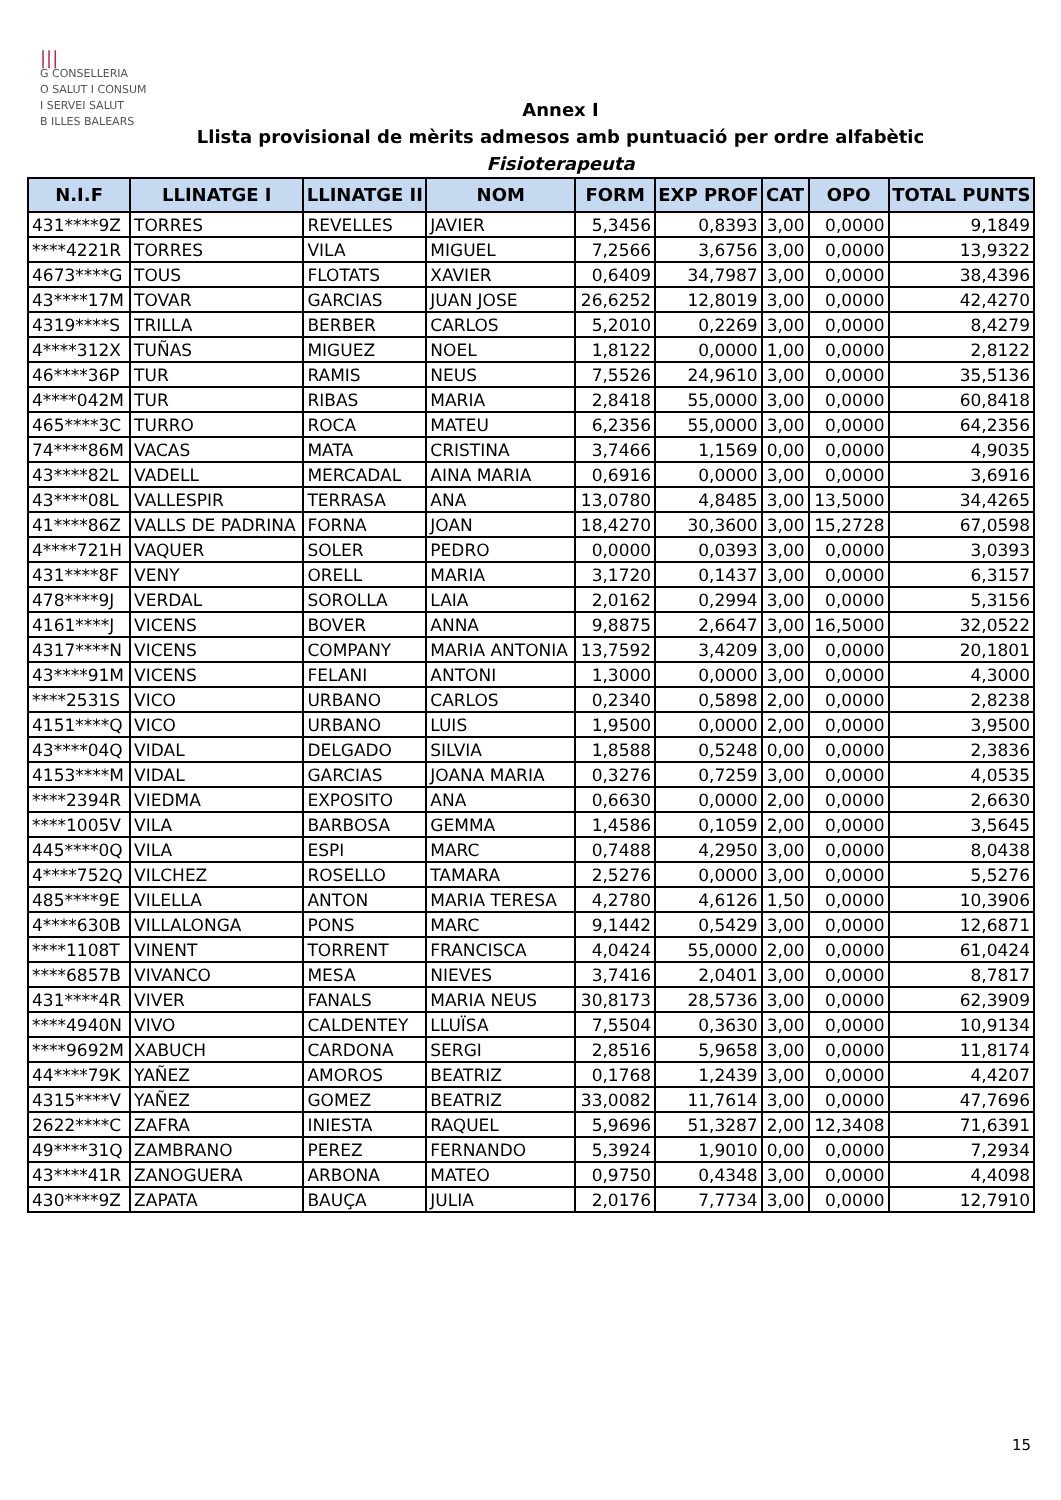|||
G CONSELLERIA
O SALUT I CONSUM
I SERVEI SALUT
B ILLES BALEARS
Annex I
Llista provisional de mèrits admesos amb puntuació per ordre alfabètic
Fisioterapeuta
| N.I.F | LLINATGE I | LLINATGE II | NOM | FORM | EXP PROF | CAT | OPO | TOTAL PUNTS |
| --- | --- | --- | --- | --- | --- | --- | --- | --- |
| 431****9Z | TORRES | REVELLES | JAVIER | 5,3456 | 0,8393 | 3,00 | 0,0000 | 9,1849 |
| ****4221R | TORRES | VILA | MIGUEL | 7,2566 | 3,6756 | 3,00 | 0,0000 | 13,9322 |
| 4673****G | TOUS | FLOTATS | XAVIER | 0,6409 | 34,7987 | 3,00 | 0,0000 | 38,4396 |
| 43****17M | TOVAR | GARCIAS | JUAN JOSE | 26,6252 | 12,8019 | 3,00 | 0,0000 | 42,4270 |
| 4319****S | TRILLA | BERBER | CARLOS | 5,2010 | 0,2269 | 3,00 | 0,0000 | 8,4279 |
| 4****312X | TUÑAS | MIGUEZ | NOEL | 1,8122 | 0,0000 | 1,00 | 0,0000 | 2,8122 |
| 46****36P | TUR | RAMIS | NEUS | 7,5526 | 24,9610 | 3,00 | 0,0000 | 35,5136 |
| 4****042M | TUR | RIBAS | MARIA | 2,8418 | 55,0000 | 3,00 | 0,0000 | 60,8418 |
| 465****3C | TURRO | ROCA | MATEU | 6,2356 | 55,0000 | 3,00 | 0,0000 | 64,2356 |
| 74****86M | VACAS | MATA | CRISTINA | 3,7466 | 1,1569 | 0,00 | 0,0000 | 4,9035 |
| 43****82L | VADELL | MERCADAL | AINA MARIA | 0,6916 | 0,0000 | 3,00 | 0,0000 | 3,6916 |
| 43****08L | VALLESPIR | TERRASA | ANA | 13,0780 | 4,8485 | 3,00 | 13,5000 | 34,4265 |
| 41****86Z | VALLS DE PADRINA | FORNA | JOAN | 18,4270 | 30,3600 | 3,00 | 15,2728 | 67,0598 |
| 4****721H | VAQUER | SOLER | PEDRO | 0,0000 | 0,0393 | 3,00 | 0,0000 | 3,0393 |
| 431****8F | VENY | ORELL | MARIA | 3,1720 | 0,1437 | 3,00 | 0,0000 | 6,3157 |
| 478****9J | VERDAL | SOROLLA | LAIA | 2,0162 | 0,2994 | 3,00 | 0,0000 | 5,3156 |
| 4161****J | VICENS | BOVER | ANNA | 9,8875 | 2,6647 | 3,00 | 16,5000 | 32,0522 |
| 4317****N | VICENS | COMPANY | MARIA ANTONIA | 13,7592 | 3,4209 | 3,00 | 0,0000 | 20,1801 |
| 43****91M | VICENS | FELANI | ANTONI | 1,3000 | 0,0000 | 3,00 | 0,0000 | 4,3000 |
| ****2531S | VICO | URBANO | CARLOS | 0,2340 | 0,5898 | 2,00 | 0,0000 | 2,8238 |
| 4151****Q | VICO | URBANO | LUIS | 1,9500 | 0,0000 | 2,00 | 0,0000 | 3,9500 |
| 43****04Q | VIDAL | DELGADO | SILVIA | 1,8588 | 0,5248 | 0,00 | 0,0000 | 2,3836 |
| 4153****M | VIDAL | GARCIAS | JOANA MARIA | 0,3276 | 0,7259 | 3,00 | 0,0000 | 4,0535 |
| ****2394R | VIEDMA | EXPOSITO | ANA | 0,6630 | 0,0000 | 2,00 | 0,0000 | 2,6630 |
| ****1005V | VILA | BARBOSA | GEMMA | 1,4586 | 0,1059 | 2,00 | 0,0000 | 3,5645 |
| 445****0Q | VILA | ESPI | MARC | 0,7488 | 4,2950 | 3,00 | 0,0000 | 8,0438 |
| 4****752Q | VILCHEZ | ROSELLO | TAMARA | 2,5276 | 0,0000 | 3,00 | 0,0000 | 5,5276 |
| 485****9E | VILELLA | ANTON | MARIA TERESA | 4,2780 | 4,6126 | 1,50 | 0,0000 | 10,3906 |
| 4****630B | VILLALONGA | PONS | MARC | 9,1442 | 0,5429 | 3,00 | 0,0000 | 12,6871 |
| ****1108T | VINENT | TORRENT | FRANCISCA | 4,0424 | 55,0000 | 2,00 | 0,0000 | 61,0424 |
| ****6857B | VIVANCO | MESA | NIEVES | 3,7416 | 2,0401 | 3,00 | 0,0000 | 8,7817 |
| 431****4R | VIVER | FANALS | MARIA NEUS | 30,8173 | 28,5736 | 3,00 | 0,0000 | 62,3909 |
| ****4940N | VIVO | CALDENTEY | LLUÏSA | 7,5504 | 0,3630 | 3,00 | 0,0000 | 10,9134 |
| ****9692M | XABUCH | CARDONA | SERGI | 2,8516 | 5,9658 | 3,00 | 0,0000 | 11,8174 |
| 44****79K | YAÑEZ | AMOROS | BEATRIZ | 0,1768 | 1,2439 | 3,00 | 0,0000 | 4,4207 |
| 4315****V | YAÑEZ | GOMEZ | BEATRIZ | 33,0082 | 11,7614 | 3,00 | 0,0000 | 47,7696 |
| 2622****C | ZAFRA | INIESTA | RAQUEL | 5,9696 | 51,3287 | 2,00 | 12,3408 | 71,6391 |
| 49****31Q | ZAMBRANO | PEREZ | FERNANDO | 5,3924 | 1,9010 | 0,00 | 0,0000 | 7,2934 |
| 43****41R | ZANOGUERA | ARBONA | MATEO | 0,9750 | 0,4348 | 3,00 | 0,0000 | 4,4098 |
| 430****9Z | ZAPATA | BAUÇA | JULIA | 2,0176 | 7,7734 | 3,00 | 0,0000 | 12,7910 |
15